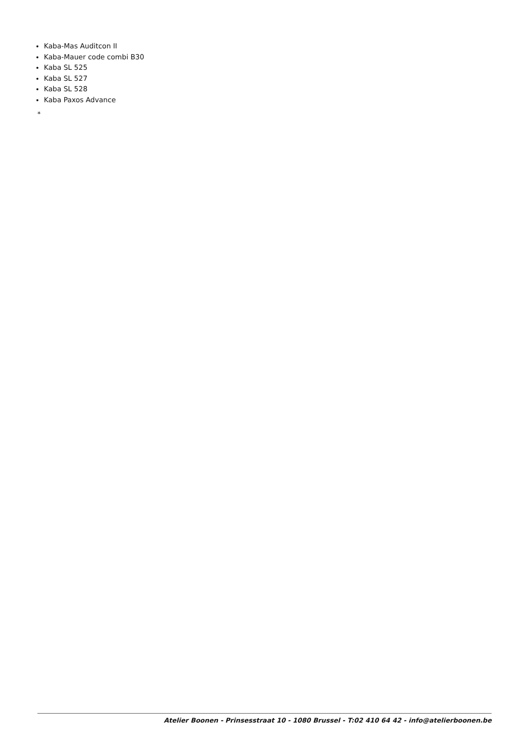Kaba-Mas Auditcon II
Kaba-Mauer code combi B30
Kaba SL 525
Kaba SL 527
Kaba SL 528
Kaba Paxos Advance
*
Atelier Boonen - Prinsesstraat 10 - 1080 Brussel - T:02 410 64 42 - info@atelierboonen.be